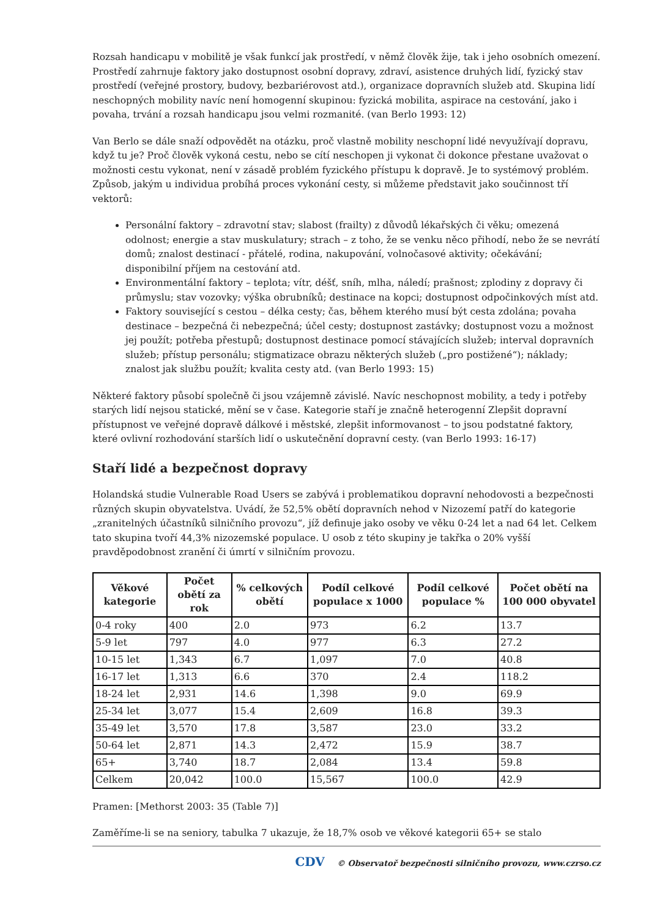Rozsah handicapu v mobilitě je však funkcí jak prostředí, v němž člověk žije, tak i jeho osobních omezení. Prostředí zahrnuje faktory jako dostupnost osobní dopravy, zdraví, asistence druhých lidí, fyzický stav prostředí (veřejné prostory, budovy, bezbariérovost atd.), organizace dopravních služeb atd. Skupina lidí neschopných mobility navíc není homogenní skupinou: fyzická mobilita, aspirace na cestování, jako i povaha, trvání a rozsah handicapu jsou velmi rozmanité. (van Berlo 1993: 12)
Van Berlo se dále snaží odpovědět na otázku, proč vlastně mobility neschopní lidé nevyužívají dopravu, když tu je? Proč člověk vykoná cestu, nebo se cítí neschopen ji vykonat či dokonce přestane uvažovat o možnosti cestu vykonat, není v zásadě problém fyzického přístupu k dopravě. Je to systémový problém. Způsob, jakým u individua probíhá proces vykonání cesty, si můžeme představit jako součinnost tří vektorů:
Personální faktory – zdravotní stav; slabost (frailty) z důvodů lékařských či věku; omezená odolnost; energie a stav muskulatury; strach – z toho, že se venku něco přihodí, nebo že se nevrátí domů; znalost destinací - přátelé, rodina, nakupování, volnočasové aktivity; očekávání; disponibilní příjem na cestování atd.
Environmentální faktory – teplota; vítr, déšť, sníh, mlha, náledí; prašnost; zplodiny z dopravy či průmyslu; stav vozovky; výška obrubníků; destinace na kopci; dostupnost odpočinkových míst atd.
Faktory související s cestou – délka cesty; čas, během kterého musí být cesta zdolána; povaha destinace – bezpečná či nebezpečná; účel cesty; dostupnost zastávky; dostupnost vozu a možnost jej použít; potřeba přestupů; dostupnost destinace pomocí stávajících služeb; interval dopravních služeb; přístup personálu; stigmatizace obrazu některých služeb („pro postižené“); náklady; znalost jak službu použít; kvalita cesty atd. (van Berlo 1993: 15)
Některé faktory působí společně či jsou vzájemně závislé. Navíc neschopnost mobility, a tedy i potřeby starých lidí nejsou statické, mění se v čase. Kategorie staří je značně heterogenní Zlepšit dopravní přístupnost ve veřejné dopravě dálkové i městské, zlepšit informovanost – to jsou podstatné faktory, které ovlivní rozhodování starších lidí o uskutečnění dopravní cesty. (van Berlo 1993: 16-17)
Staří lidé a bezpečnost dopravy
Holandská studie Vulnerable Road Users se zabývá i problematikou dopravní nehodovosti a bezpečnosti různých skupin obyvatelstva. Uvádí, že 52,5% obětí dopravních nehod v Nizozemí patří do kategorie „zranitelných účastníků silničního provozu“, jíž definuje jako osoby ve věku 0-24 let a nad 64 let. Celkem tato skupina tvoří 44,3% nizozemské populace. U osob z této skupiny je takřka o 20% vyšší pravděpodobnost zranění či úmrtí v silničním provozu.
| Věkové kategorie | Počet obětí za rok | % celkových obětí | Podíl celkové populace x 1000 | Podíl celkové populace % | Počet obětí na 100 000 obyvatel |
| --- | --- | --- | --- | --- | --- |
| 0-4 roky | 400 | 2.0 | 973 | 6.2 | 13.7 |
| 5-9 let | 797 | 4.0 | 977 | 6.3 | 27.2 |
| 10-15 let | 1,343 | 6.7 | 1,097 | 7.0 | 40.8 |
| 16-17 let | 1,313 | 6.6 | 370 | 2.4 | 118.2 |
| 18-24 let | 2,931 | 14.6 | 1,398 | 9.0 | 69.9 |
| 25-34 let | 3,077 | 15.4 | 2,609 | 16.8 | 39.3 |
| 35-49 let | 3,570 | 17.8 | 3,587 | 23.0 | 33.2 |
| 50-64 let | 2,871 | 14.3 | 2,472 | 15.9 | 38.7 |
| 65+ | 3,740 | 18.7 | 2,084 | 13.4 | 59.8 |
| Celkem | 20,042 | 100.0 | 15,567 | 100.0 | 42.9 |
Pramen: [Methorst 2003: 35 (Table 7)]
Zaměříme-li se na seniory, tabulka 7 ukazuje, že 18,7% osob ve věkové kategorii 65+ se stalo
CDV © Observatoř bezpečnosti silničního provozu, www.czrso.cz